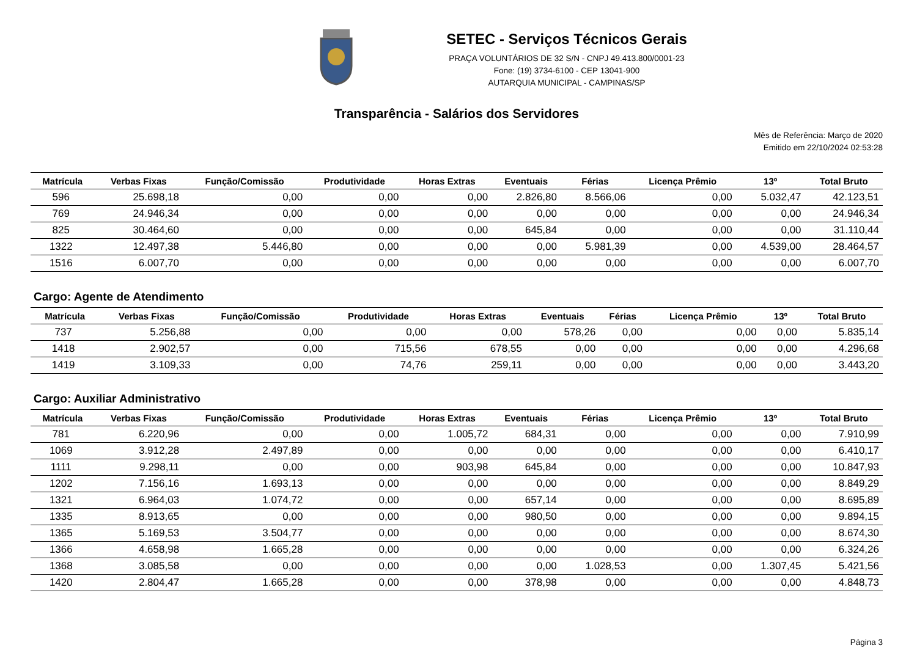SETEC - Serviços Técnicos Gerais
PRAÇA VOLUNTÁRIOS DE 32 S/N - CNPJ 49.413.800/0001-23
Fone: (19) 3734-6100 - CEP 13041-900
AUTARQUIA MUNICIPAL - CAMPINAS/SP
Transparência - Salários dos Servidores
Mês de Referência: Março de 2020
Emitido em 22/10/2024 02:53:28
| Matrícula | Verbas Fixas | Função/Comissão | Produtividade | Horas Extras | Eventuais | Férias | Licença Prêmio | 13º | Total Bruto |
| --- | --- | --- | --- | --- | --- | --- | --- | --- | --- |
| 596 | 25.698,18 | 0,00 | 0,00 | 0,00 | 2.826,80 | 8.566,06 | 0,00 | 5.032,47 | 42.123,51 |
| 769 | 24.946,34 | 0,00 | 0,00 | 0,00 | 0,00 | 0,00 | 0,00 | 0,00 | 24.946,34 |
| 825 | 30.464,60 | 0,00 | 0,00 | 0,00 | 645,84 | 0,00 | 0,00 | 0,00 | 31.110,44 |
| 1322 | 12.497,38 | 5.446,80 | 0,00 | 0,00 | 0,00 | 5.981,39 | 0,00 | 4.539,00 | 28.464,57 |
| 1516 | 6.007,70 | 0,00 | 0,00 | 0,00 | 0,00 | 0,00 | 0,00 | 0,00 | 6.007,70 |
Cargo: Agente de Atendimento
| Matrícula | Verbas Fixas | Função/Comissão | Produtividade | Horas Extras | Eventuais | Férias | Licença Prêmio | 13º | Total Bruto |
| --- | --- | --- | --- | --- | --- | --- | --- | --- | --- |
| 737 | 5.256,88 | 0,00 | 0,00 | 0,00 | 578,26 | 0,00 | 0,00 | 0,00 | 5.835,14 |
| 1418 | 2.902,57 | 0,00 | 715,56 | 678,55 | 0,00 | 0,00 | 0,00 | 0,00 | 4.296,68 |
| 1419 | 3.109,33 | 0,00 | 74,76 | 259,11 | 0,00 | 0,00 | 0,00 | 0,00 | 3.443,20 |
Cargo: Auxiliar Administrativo
| Matrícula | Verbas Fixas | Função/Comissão | Produtividade | Horas Extras | Eventuais | Férias | Licença Prêmio | 13º | Total Bruto |
| --- | --- | --- | --- | --- | --- | --- | --- | --- | --- |
| 781 | 6.220,96 | 0,00 | 0,00 | 1.005,72 | 684,31 | 0,00 | 0,00 | 0,00 | 7.910,99 |
| 1069 | 3.912,28 | 2.497,89 | 0,00 | 0,00 | 0,00 | 0,00 | 0,00 | 0,00 | 6.410,17 |
| 1111 | 9.298,11 | 0,00 | 0,00 | 903,98 | 645,84 | 0,00 | 0,00 | 0,00 | 10.847,93 |
| 1202 | 7.156,16 | 1.693,13 | 0,00 | 0,00 | 0,00 | 0,00 | 0,00 | 0,00 | 8.849,29 |
| 1321 | 6.964,03 | 1.074,72 | 0,00 | 0,00 | 657,14 | 0,00 | 0,00 | 0,00 | 8.695,89 |
| 1335 | 8.913,65 | 0,00 | 0,00 | 0,00 | 980,50 | 0,00 | 0,00 | 0,00 | 9.894,15 |
| 1365 | 5.169,53 | 3.504,77 | 0,00 | 0,00 | 0,00 | 0,00 | 0,00 | 0,00 | 8.674,30 |
| 1366 | 4.658,98 | 1.665,28 | 0,00 | 0,00 | 0,00 | 0,00 | 0,00 | 0,00 | 6.324,26 |
| 1368 | 3.085,58 | 0,00 | 0,00 | 0,00 | 0,00 | 1.028,53 | 0,00 | 1.307,45 | 5.421,56 |
| 1420 | 2.804,47 | 1.665,28 | 0,00 | 0,00 | 378,98 | 0,00 | 0,00 | 0,00 | 4.848,73 |
Página 3